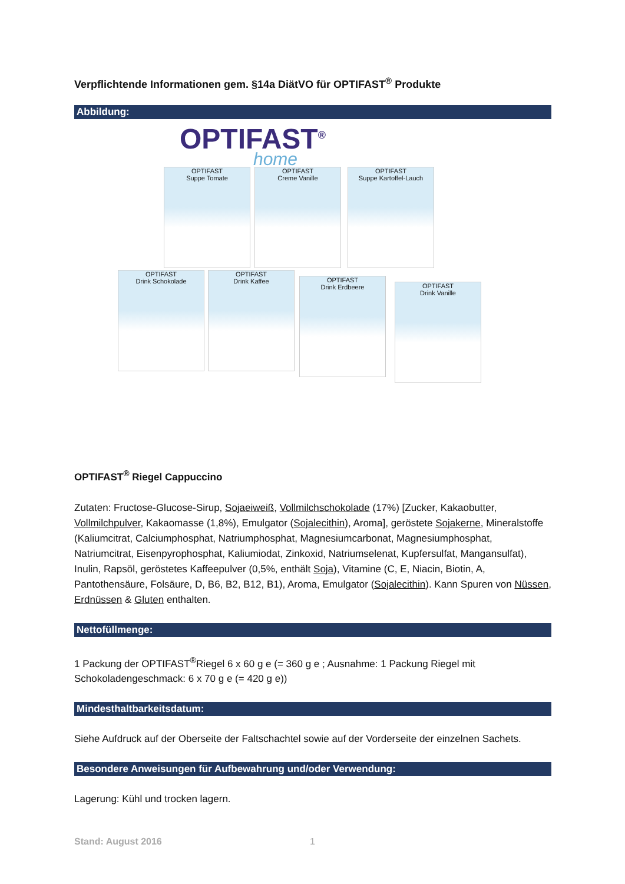Verpflichtende Informationen gem. §14a DiätVO für OPTIFAST<sup>®</sup> Produkte
Abbildung:
OPTIFAST<sup>®</sup>
home
OPTIFAST
Suppe Tomate
OPTIFAST
Creme Vanille
OPTIFAST
Suppe Kartoffel-Lauch
OPTIFAST
Drink Schokolade
OPTIFAST
Drink Kaffee
OPTIFAST
Drink Erdbeere
OPTIFAST
Drink Vanille
OPTIFAST<sup>®</sup> Riegel Cappuccino
Zutaten: Fructose-Glucose-Sirup, Sojaeiweiß, Vollmilchschokolade (17%) [Zucker, Kakaobutter, Vollmilchpulver, Kakaomasse (1,8%), Emulgator (Sojalecithin), Aroma], geröstete Sojakerne, Mineralstoffe (Kaliumcitrat, Calciumphosphat, Natriumphosphat, Magnesiumcarbonat, Magnesiumphosphat, Natriumcitrat, Eisenpyrophosphat, Kaliumiodat, Zinkoxid, Natriumselenat, Kupfersulfat, Mangansulfat), Inulin, Rapsöl, geröstetes Kaffeepulver (0,5%, enthält Soja), Vitamine (C, E, Niacin, Biotin, A, Pantothensäure, Folsäure, D, B6, B2, B12, B1), Aroma, Emulgator (Sojalecithin). Kann Spuren von Nüssen, Erdnüssen & Gluten enthalten.
Nettofüllmenge:
1 Packung der OPTIFAST<sup>®</sup>Riegel 6 x 60 g e (= 360 g e ; Ausnahme: 1 Packung Riegel mit Schokoladengeschmack: 6 x 70 g e (= 420 g e))
Mindesthaltbarkeitsdatum:
Siehe Aufdruck auf der Oberseite der Faltschachtel sowie auf der Vorderseite der einzelnen Sachets.
Besondere Anweisungen für Aufbewahrung und/oder Verwendung:
Lagerung: Kühl und trocken lagern.
Stand: August 2016 1